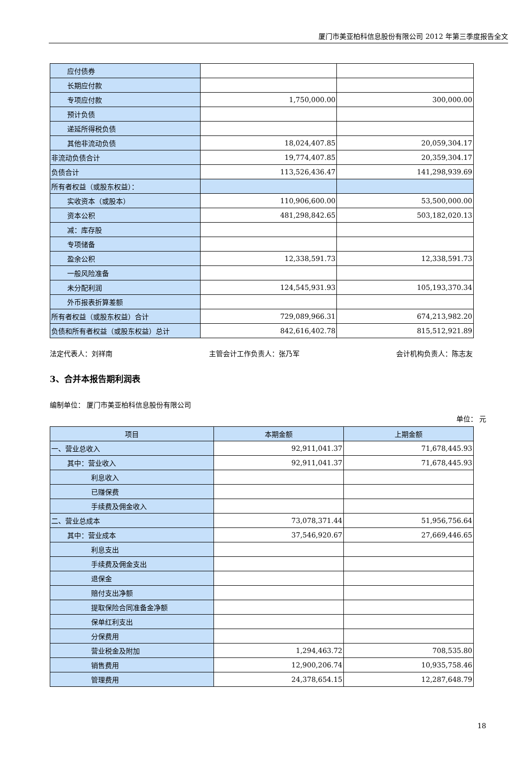厦门市美亚柏科信息股份有限公司 2012 年第三季度报告全文
| 应付债券 | | |
| 长期应付款 | | |
| 专项应付款 | 1,750,000.00 | 300,000.00 |
| 预计负债 | | |
| 递延所得税负债 | | |
| 其他非流动负债 | 18,024,407.85 | 20,059,304.17 |
| 非流动负债合计 | 19,774,407.85 | 20,359,304.17 |
| 负债合计 | 113,526,436.47 | 141,298,939.69 |
| 所有者权益（或股东权益）： | | |
| 实收资本（或股本） | 110,906,600.00 | 53,500,000.00 |
| 资本公积 | 481,298,842.65 | 503,182,020.13 |
| 减：库存股 | | |
| 专项储备 | | |
| 盈余公积 | 12,338,591.73 | 12,338,591.73 |
| 一般风险准备 | | |
| 未分配利润 | 124,545,931.93 | 105,193,370.34 |
| 外币报表折算差额 | | |
| 所有者权益（或股东权益）合计 | 729,089,966.31 | 674,213,982.20 |
| 负债和所有者权益（或股东权益）总计 | 842,616,402.78 | 815,512,921.89 |
法定代表人：刘祥南 主管会计工作负责人：张乃军 会计机构负责人：陈志友
3、合并本报告期利润表
编制单位： 厦门市美亚柏科信息股份有限公司
单位： 元
| 项目 | 本期金额 | 上期金额 |
| --- | --- | --- |
| 一、营业总收入 | 92,911,041.37 | 71,678,445.93 |
| 其中：营业收入 | 92,911,041.37 | 71,678,445.93 |
| 利息收入 | | |
| 已赚保费 | | |
| 手续费及佣金收入 | | |
| 二、营业总成本 | 73,078,371.44 | 51,956,756.64 |
| 其中：营业成本 | 37,546,920.67 | 27,669,446.65 |
| 利息支出 | | |
| 手续费及佣金支出 | | |
| 退保金 | | |
| 赔付支出净额 | | |
| 提取保险合同准备金净额 | | |
| 保单红利支出 | | |
| 分保费用 | | |
| 营业税金及附加 | 1,294,463.72 | 708,535.80 |
| 销售费用 | 12,900,206.74 | 10,935,758.46 |
| 管理费用 | 24,378,654.15 | 12,287,648.79 |
18